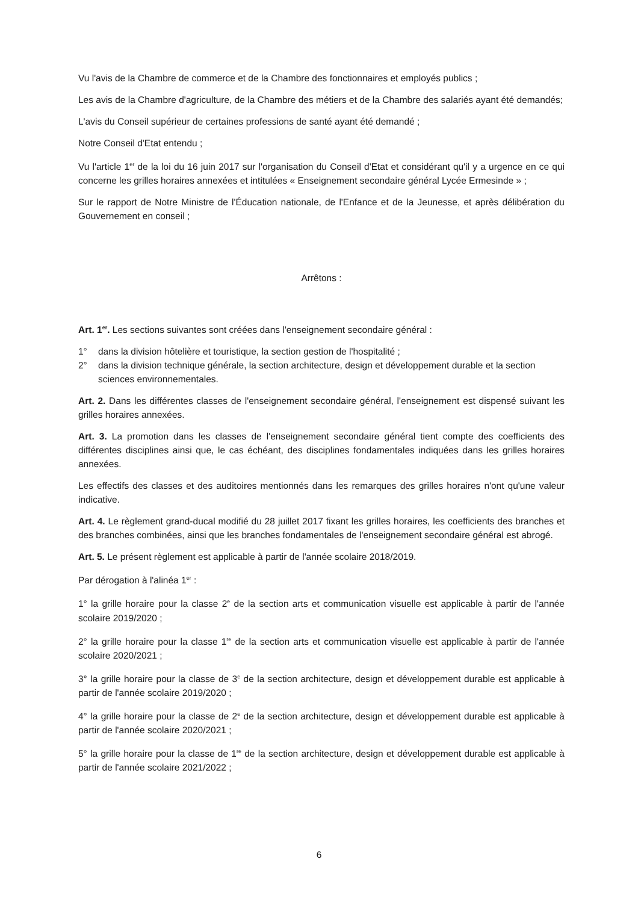Vu l'avis de la Chambre de commerce et de la Chambre des fonctionnaires et employés publics ;
Les avis de la Chambre d'agriculture, de la Chambre des métiers et de la Chambre des salariés ayant été demandés;
L'avis du Conseil supérieur de certaines professions de santé ayant été demandé ;
Notre Conseil d'Etat entendu ;
Vu l'article 1<sup>er</sup> de la loi du 16 juin 2017 sur l'organisation du Conseil d'Etat et considérant qu'il y a urgence en ce qui concerne les grilles horaires annexées et intitulées « Enseignement secondaire général Lycée Ermesinde » ;
Sur le rapport de Notre Ministre de l'Éducation nationale, de l'Enfance et de la Jeunesse, et après délibération du Gouvernement en conseil ;
Arrêtons :
Art. 1<sup>er</sup>. Les sections suivantes sont créées dans l'enseignement secondaire général :
1° dans la division hôtelière et touristique, la section gestion de l'hospitalité ;
2° dans la division technique générale, la section architecture, design et développement durable et la section sciences environnementales.
Art. 2. Dans les différentes classes de l'enseignement secondaire général, l'enseignement est dispensé suivant les grilles horaires annexées.
Art. 3. La promotion dans les classes de l'enseignement secondaire général tient compte des coefficients des différentes disciplines ainsi que, le cas échéant, des disciplines fondamentales indiquées dans les grilles horaires annexées.
Les effectifs des classes et des auditoires mentionnés dans les remarques des grilles horaires n'ont qu'une valeur indicative.
Art. 4. Le règlement grand-ducal modifié du 28 juillet 2017 fixant les grilles horaires, les coefficients des branches et des branches combinées, ainsi que les branches fondamentales de l'enseignement secondaire général est abrogé.
Art. 5. Le présent règlement est applicable à partir de l'année scolaire 2018/2019.
Par dérogation à l'alinéa 1<sup>er</sup> :
1° la grille horaire pour la classe 2<sup>e</sup> de la section arts et communication visuelle est applicable à partir de l'année scolaire 2019/2020 ;
2° la grille horaire pour la classe 1<sup>re</sup> de la section arts et communication visuelle est applicable à partir de l'année scolaire 2020/2021 ;
3° la grille horaire pour la classe de 3<sup>e</sup> de la section architecture, design et développement durable est applicable à partir de l'année scolaire 2019/2020 ;
4° la grille horaire pour la classe de 2<sup>e</sup> de la section architecture, design et développement durable est applicable à partir de l'année scolaire 2020/2021 ;
5° la grille horaire pour la classe de 1<sup>re</sup> de la section architecture, design et développement durable est applicable à partir de l'année scolaire 2021/2022 ;
6